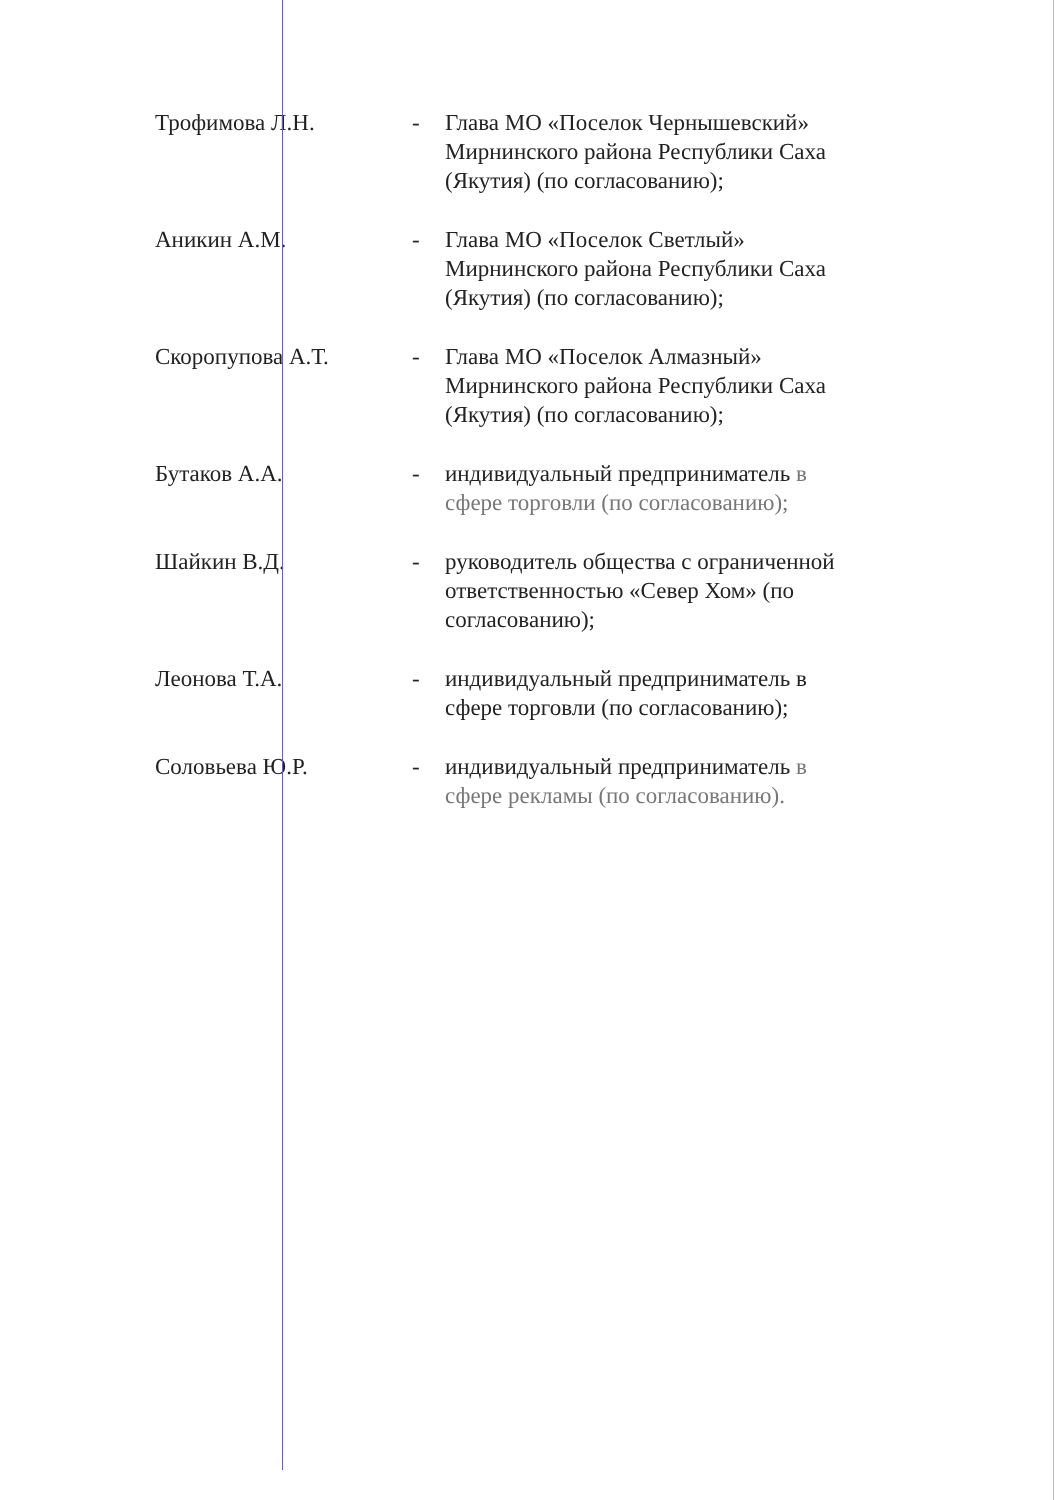Трофимова Л.Н. - Глава МО «Поселок Чернышевский» Мирнинского района Республики Саха (Якутия) (по согласованию);
Аникин А.М. - Глава МО «Поселок Светлый» Мирнинского района Республики Саха (Якутия) (по согласованию);
Скоропупова А.Т. - Глава МО «Поселок Алмазный» Мирнинского района Республики Саха (Якутия) (по согласованию);
Бутаков А.А. - индивидуальный предприниматель в сфере торговли (по согласованию);
Шайкин В.Д. - руководитель общества с ограниченной ответственностью «Север Хом» (по согласованию);
Леонова Т.А. - индивидуальный предприниматель в сфере торговли (по согласованию);
Соловьева Ю.Р. - индивидуальный предприниматель в сфере рекламы (по согласованию).